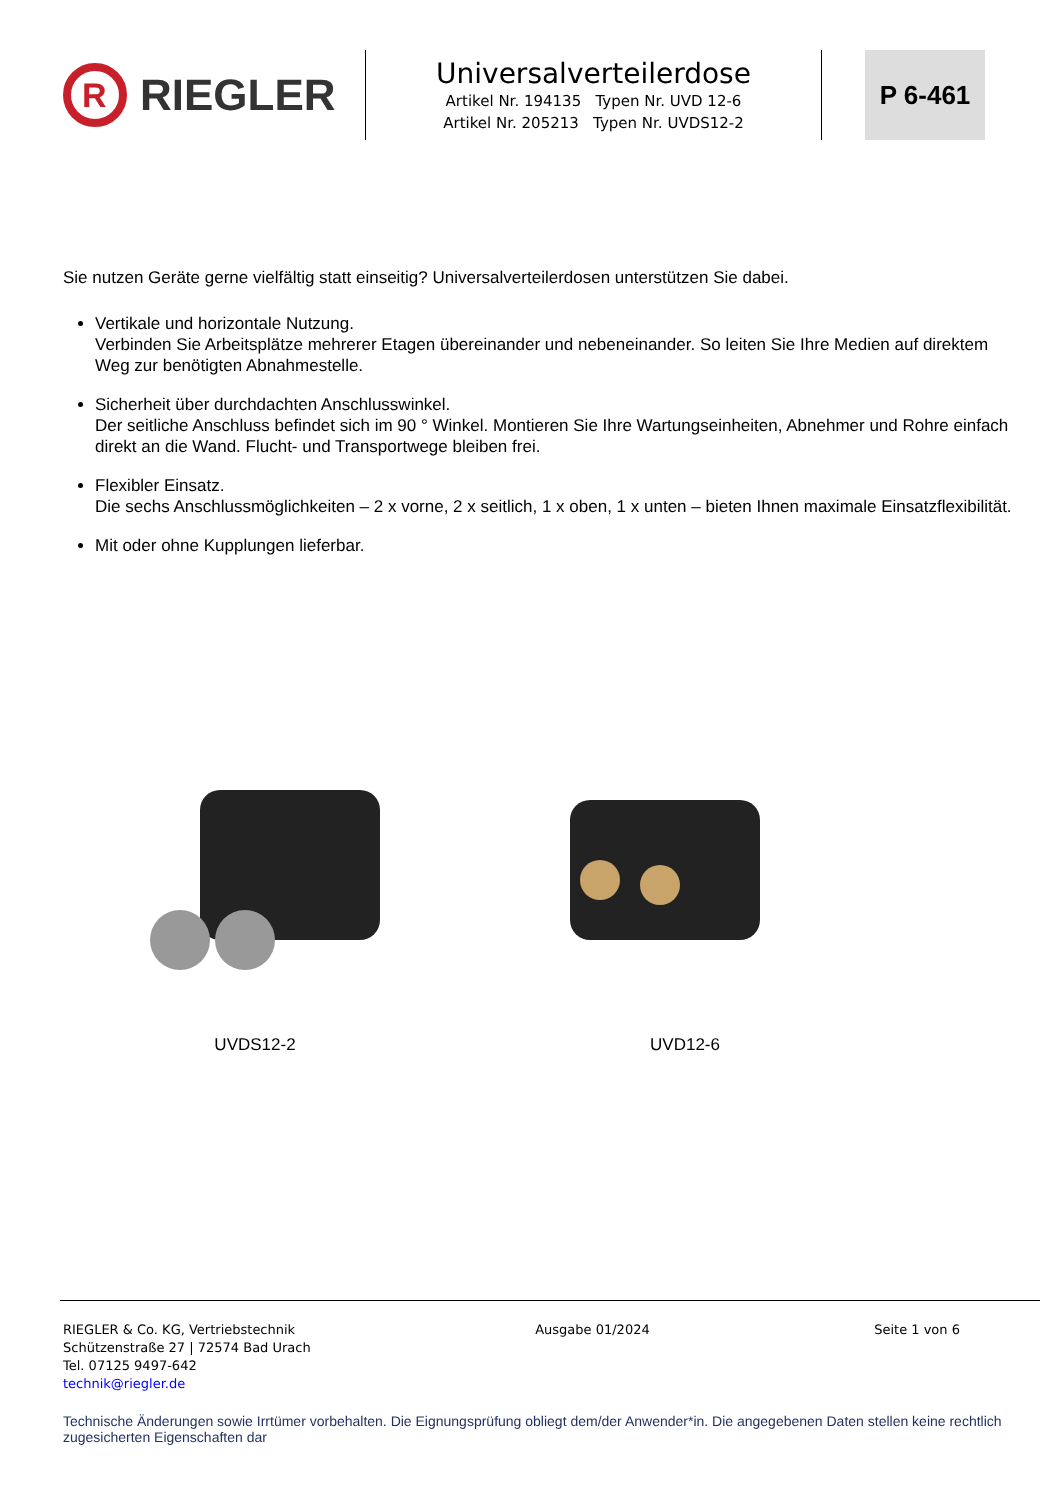R
RIEGLER
Universalverteilerdose
Artikel Nr. 194135 Typen Nr. UVD 12-6
Artikel Nr. 205213 Typen Nr. UVDS12-2
P 6-461
Sie nutzen Geräte gerne vielfältig statt einseitig? Universalverteilerdosen unterstützen Sie dabei.
Vertikale und horizontale Nutzung.
Verbinden Sie Arbeitsplätze mehrerer Etagen übereinander und nebeneinander. So leiten Sie Ihre Medien auf direktem Weg zur benötigten Abnahmestelle.
Sicherheit über durchdachten Anschlusswinkel.
Der seitliche Anschluss befindet sich im 90 ° Winkel. Montieren Sie Ihre Wartungseinheiten, Abnehmer und Rohre einfach direkt an die Wand. Flucht- und Transportwege bleiben frei.
Flexibler Einsatz.
Die sechs Anschlussmöglichkeiten – 2 x vorne, 2 x seitlich, 1 x oben, 1 x unten – bieten Ihnen maximale Einsatzflexibilität.
Mit oder ohne Kupplungen lieferbar.
UVDS12-2 UVD12-6
RIEGLER & Co. KG, Vertriebstechnik
Schützenstraße 27 | 72574 Bad Urach
Tel. 07125 9497-642
technik@riegler.de
Ausgabe 01/2024 Seite 1 von 6
Technische Änderungen sowie Irrtümer vorbehalten. Die Eignungsprüfung obliegt dem/der Anwender*in. Die angegebenen Daten stellen keine rechtlich zugesicherten Eigenschaften dar